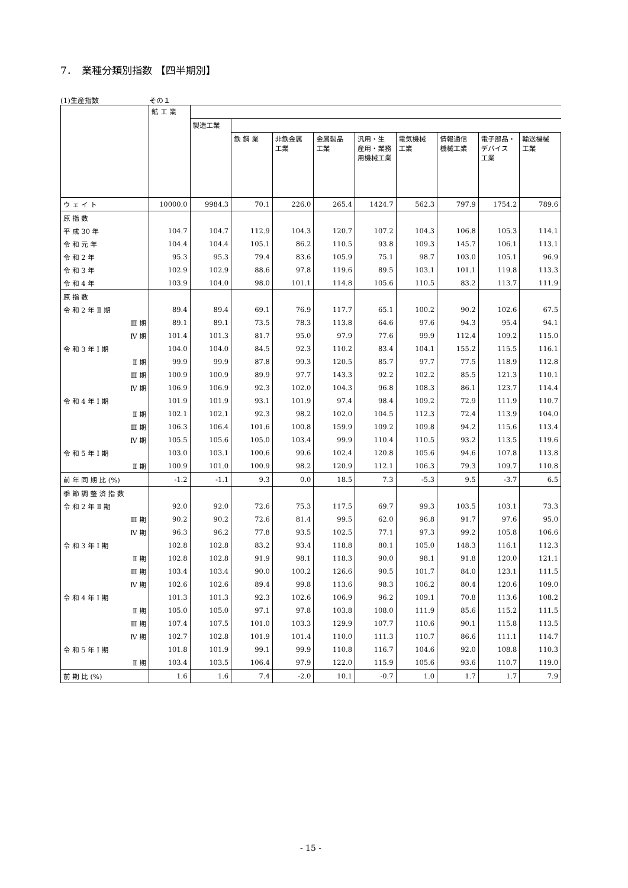7．　業種分類別指数 【四半期別】
(1)生産指数 その１
| | 鉱 工 業 | | | | | | | | | |
| --- | --- | --- | --- | --- | --- | --- | --- | --- | --- | --- |
| | | 製造工業 | | | | | | | | |
| | | | 鉄 鋼 業 | 非鉄金属 工業 | 金属製品 工業 | 汎用・生 産用・業務 用機械工業 | 電気機械 工業 | 情報通信 機械工業 | 電子部品・ デバイス 工業 | 輸送機械 工業 |
| ウ ェ イ ト | 10000.0 | 9984.3 | 70.1 | 226.0 | 265.4 | 1424.7 | 562.3 | 797.9 | 1754.2 | 789.6 |
| 原 指 数 | | | | | | | | | | |
| 平 成 30 年 | 104.7 | 104.7 | 112.9 | 104.3 | 120.7 | 107.2 | 104.3 | 106.8 | 105.3 | 114.1 |
| 令 和 元 年 | 104.4 | 104.4 | 105.1 | 86.2 | 110.5 | 93.8 | 109.3 | 145.7 | 106.1 | 113.1 |
| 令 和 2 年 | 95.3 | 95.3 | 79.4 | 83.6 | 105.9 | 75.1 | 98.7 | 103.0 | 105.1 | 96.9 |
| 令 和 3 年 | 102.9 | 102.9 | 88.6 | 97.8 | 119.6 | 89.5 | 103.1 | 101.1 | 119.8 | 113.3 |
| 令 和 4 年 | 103.9 | 104.0 | 98.0 | 101.1 | 114.8 | 105.6 | 110.5 | 83.2 | 113.7 | 111.9 |
| 原 指 数 | | | | | | | | | | |
| 令 和 2 年 Ⅱ 期 | 89.4 | 89.4 | 69.1 | 76.9 | 117.7 | 65.1 | 100.2 | 90.2 | 102.6 | 67.5 |
| Ⅲ 期 | 89.1 | 89.1 | 73.5 | 78.3 | 113.8 | 64.6 | 97.6 | 94.3 | 95.4 | 94.1 |
| Ⅳ 期 | 101.4 | 101.3 | 81.7 | 95.0 | 97.9 | 77.6 | 99.9 | 112.4 | 109.2 | 115.0 |
| 令 和 3 年 Ⅰ 期 | 104.0 | 104.0 | 84.5 | 92.3 | 110.2 | 83.4 | 104.1 | 155.2 | 115.5 | 116.1 |
| Ⅱ 期 | 99.9 | 99.9 | 87.8 | 99.3 | 120.5 | 85.7 | 97.7 | 77.5 | 118.9 | 112.8 |
| Ⅲ 期 | 100.9 | 100.9 | 89.9 | 97.7 | 143.3 | 92.2 | 102.2 | 85.5 | 121.3 | 110.1 |
| Ⅳ 期 | 106.9 | 106.9 | 92.3 | 102.0 | 104.3 | 96.8 | 108.3 | 86.1 | 123.7 | 114.4 |
| 令 和 4 年 Ⅰ 期 | 101.9 | 101.9 | 93.1 | 101.9 | 97.4 | 98.4 | 109.2 | 72.9 | 111.9 | 110.7 |
| Ⅱ 期 | 102.1 | 102.1 | 92.3 | 98.2 | 102.0 | 104.5 | 112.3 | 72.4 | 113.9 | 104.0 |
| Ⅲ 期 | 106.3 | 106.4 | 101.6 | 100.8 | 159.9 | 109.2 | 109.8 | 94.2 | 115.6 | 113.4 |
| Ⅳ 期 | 105.5 | 105.6 | 105.0 | 103.4 | 99.9 | 110.4 | 110.5 | 93.2 | 113.5 | 119.6 |
| 令 和 5 年 Ⅰ 期 | 103.0 | 103.1 | 100.6 | 99.6 | 102.4 | 120.8 | 105.6 | 94.6 | 107.8 | 113.8 |
| Ⅱ 期 | 100.9 | 101.0 | 100.9 | 98.2 | 120.9 | 112.1 | 106.3 | 79.3 | 109.7 | 110.8 |
| 前 年 同 期 比 (%) | -1.2 | -1.1 | 9.3 | 0.0 | 18.5 | 7.3 | -5.3 | 9.5 | -3.7 | 6.5 |
| 季 節 調 整 済 指 数 | | | | | | | | | | |
| 令 和 2 年 Ⅱ 期 | 92.0 | 92.0 | 72.6 | 75.3 | 117.5 | 69.7 | 99.3 | 103.5 | 103.1 | 73.3 |
| Ⅲ 期 | 90.2 | 90.2 | 72.6 | 81.4 | 99.5 | 62.0 | 96.8 | 91.7 | 97.6 | 95.0 |
| Ⅳ 期 | 96.3 | 96.2 | 77.8 | 93.5 | 102.5 | 77.1 | 97.3 | 99.2 | 105.8 | 106.6 |
| 令 和 3 年 Ⅰ 期 | 102.8 | 102.8 | 83.2 | 93.4 | 118.8 | 80.1 | 105.0 | 148.3 | 116.1 | 112.3 |
| Ⅱ 期 | 102.8 | 102.8 | 91.9 | 98.1 | 118.3 | 90.0 | 98.1 | 91.8 | 120.0 | 121.1 |
| Ⅲ 期 | 103.4 | 103.4 | 90.0 | 100.2 | 126.6 | 90.5 | 101.7 | 84.0 | 123.1 | 111.5 |
| Ⅳ 期 | 102.6 | 102.6 | 89.4 | 99.8 | 113.6 | 98.3 | 106.2 | 80.4 | 120.6 | 109.0 |
| 令 和 4 年 Ⅰ 期 | 101.3 | 101.3 | 92.3 | 102.6 | 106.9 | 96.2 | 109.1 | 70.8 | 113.6 | 108.2 |
| Ⅱ 期 | 105.0 | 105.0 | 97.1 | 97.8 | 103.8 | 108.0 | 111.9 | 85.6 | 115.2 | 111.5 |
| Ⅲ 期 | 107.4 | 107.5 | 101.0 | 103.3 | 129.9 | 107.7 | 110.6 | 90.1 | 115.8 | 113.5 |
| Ⅳ 期 | 102.7 | 102.8 | 101.9 | 101.4 | 110.0 | 111.3 | 110.7 | 86.6 | 111.1 | 114.7 |
| 令 和 5 年 Ⅰ 期 | 101.8 | 101.9 | 99.1 | 99.9 | 110.8 | 116.7 | 104.6 | 92.0 | 108.8 | 110.3 |
| Ⅱ 期 | 103.4 | 103.5 | 106.4 | 97.9 | 122.0 | 115.9 | 105.6 | 93.6 | 110.7 | 119.0 |
| 前 期 比 (%) | 1.6 | 1.6 | 7.4 | -2.0 | 10.1 | -0.7 | 1.0 | 1.7 | 1.7 | 7.9 |
- 15 -